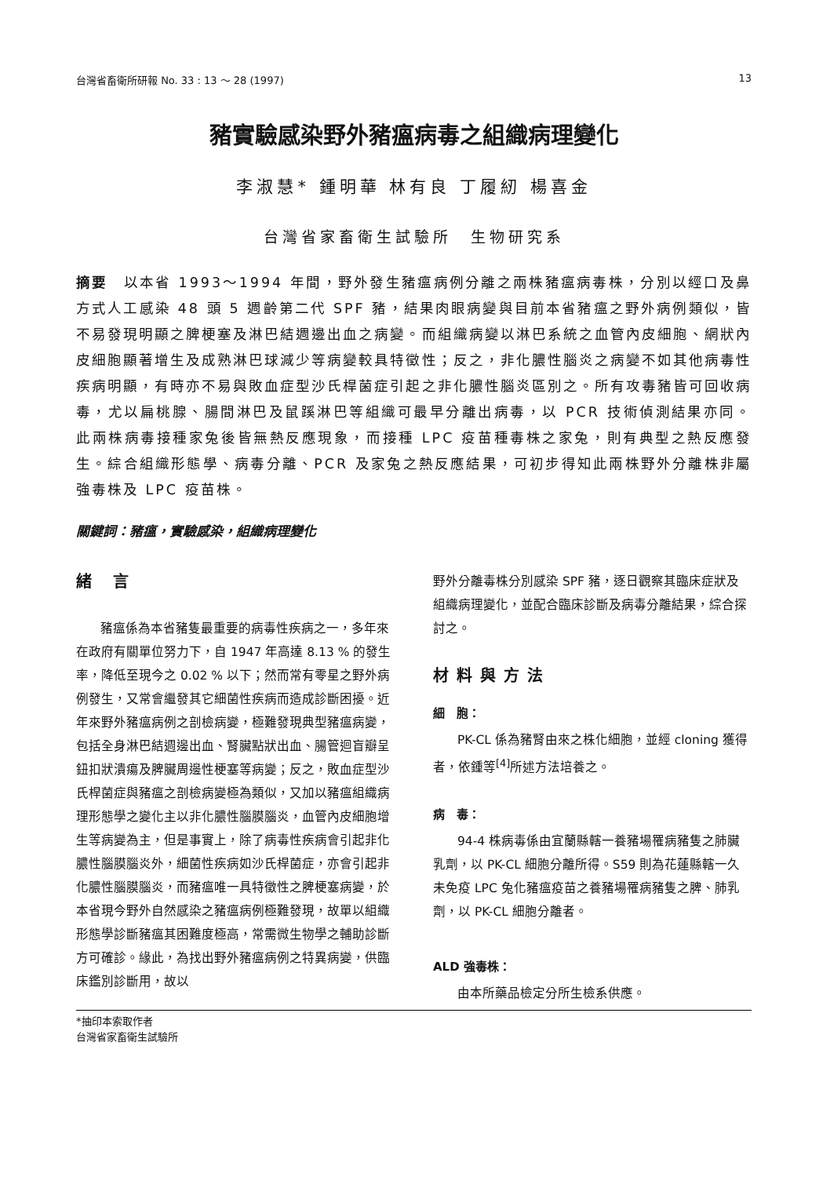台灣省畜衛所研報 No. 33 : 13 ～ 28 (1997) 13
豬實驗感染野外豬瘟病毒之組織病理變化
李淑慧* 鍾明華 林有良 丁履紉 楊喜金
台灣省家畜衛生試驗所　生物研究系
摘要　以本省 1993～1994 年間，野外發生豬瘟病例分離之兩株豬瘟病毒株，分別以經口及鼻方式人工感染 48 頭 5 週齡第二代 SPF 豬，結果肉眼病變與目前本省豬瘟之野外病例類似，皆不易發現明顯之脾梗塞及淋巴結週邊出血之病變。而組織病變以淋巴系統之血管內皮細胞、網狀內皮細胞顯著增生及成熟淋巴球減少等病變較具特徵性；反之，非化膿性腦炎之病變不如其他病毒性疾病明顯，有時亦不易與敗血症型沙氏桿菌症引起之非化膿性腦炎區別之。所有攻毒豬皆可回收病毒，尤以扁桃腺、腸間淋巴及鼠蹊淋巴等組織可最早分離出病毒，以 PCR 技術偵測結果亦同。此兩株病毒接種家兔後皆無熱反應現象，而接種 LPC 疫苗種毒株之家兔，則有典型之熱反應發生。綜合組織形態學、病毒分離、PCR 及家兔之熱反應結果，可初步得知此兩株野外分離株非屬強毒株及 LPC 疫苗株。
關鍵詞：豬瘟，實驗感染，組織病理變化
緒 言
豬瘟係為本省豬隻最重要的病毒性疾病之一，多年來在政府有關單位努力下，自 1947 年高達 8.13 % 的發生率，降低至現今之 0.02 % 以下；然而常有零星之野外病例發生，又常會繼發其它細菌性疾病而造成診斷困擾。近年來野外豬瘟病例之剖檢病變，極難發現典型豬瘟病變，包括全身淋巴結週邊出血、腎臟點狀出血、腸管迴盲瓣呈鈕扣狀潰瘍及脾臟周邊性梗塞等病變；反之，敗血症型沙氏桿菌症與豬瘟之剖檢病變極為類似，又加以豬瘟組織病理形態學之變化主以非化膿性腦膜腦炎，血管內皮細胞增生等病變為主，但是事實上，除了病毒性疾病會引起非化膿性腦膜腦炎外，細菌性疾病如沙氏桿菌症，亦會引起非化膿性腦膜腦炎，而豬瘟唯一具特徵性之脾梗塞病變，於本省現今野外自然感染之豬瘟病例極難發現，故單以組織形態學診斷豬瘟其困難度極高，常需微生物學之輔助診斷方可確診。緣此，為找出野外豬瘟病例之特異病變，供臨床鑑別診斷用，故以
野外分離毒株分別感染 SPF 豬，逐日觀察其臨床症狀及組織病理變化，並配合臨床診斷及病毒分離結果，綜合探討之。
材料與方法
細　胞：
PK-CL 係為豬腎由來之株化細胞，並經 cloning 獲得者，依鍾等<sup>[4]</sup>所述方法培養之。
病　毒：
94-4 株病毒係由宜蘭縣轄一養豬場罹病豬隻之肺臟乳劑，以 PK-CL 細胞分離所得。S59 則為花蓮縣轄一久未免疫 LPC 兔化豬瘟疫苗之養豬場罹病豬隻之脾、肺乳劑，以 PK-CL 細胞分離者。
ALD 強毒株：
由本所藥品檢定分所生檢系供應。
*抽印本索取作者
台灣省家畜衛生試驗所